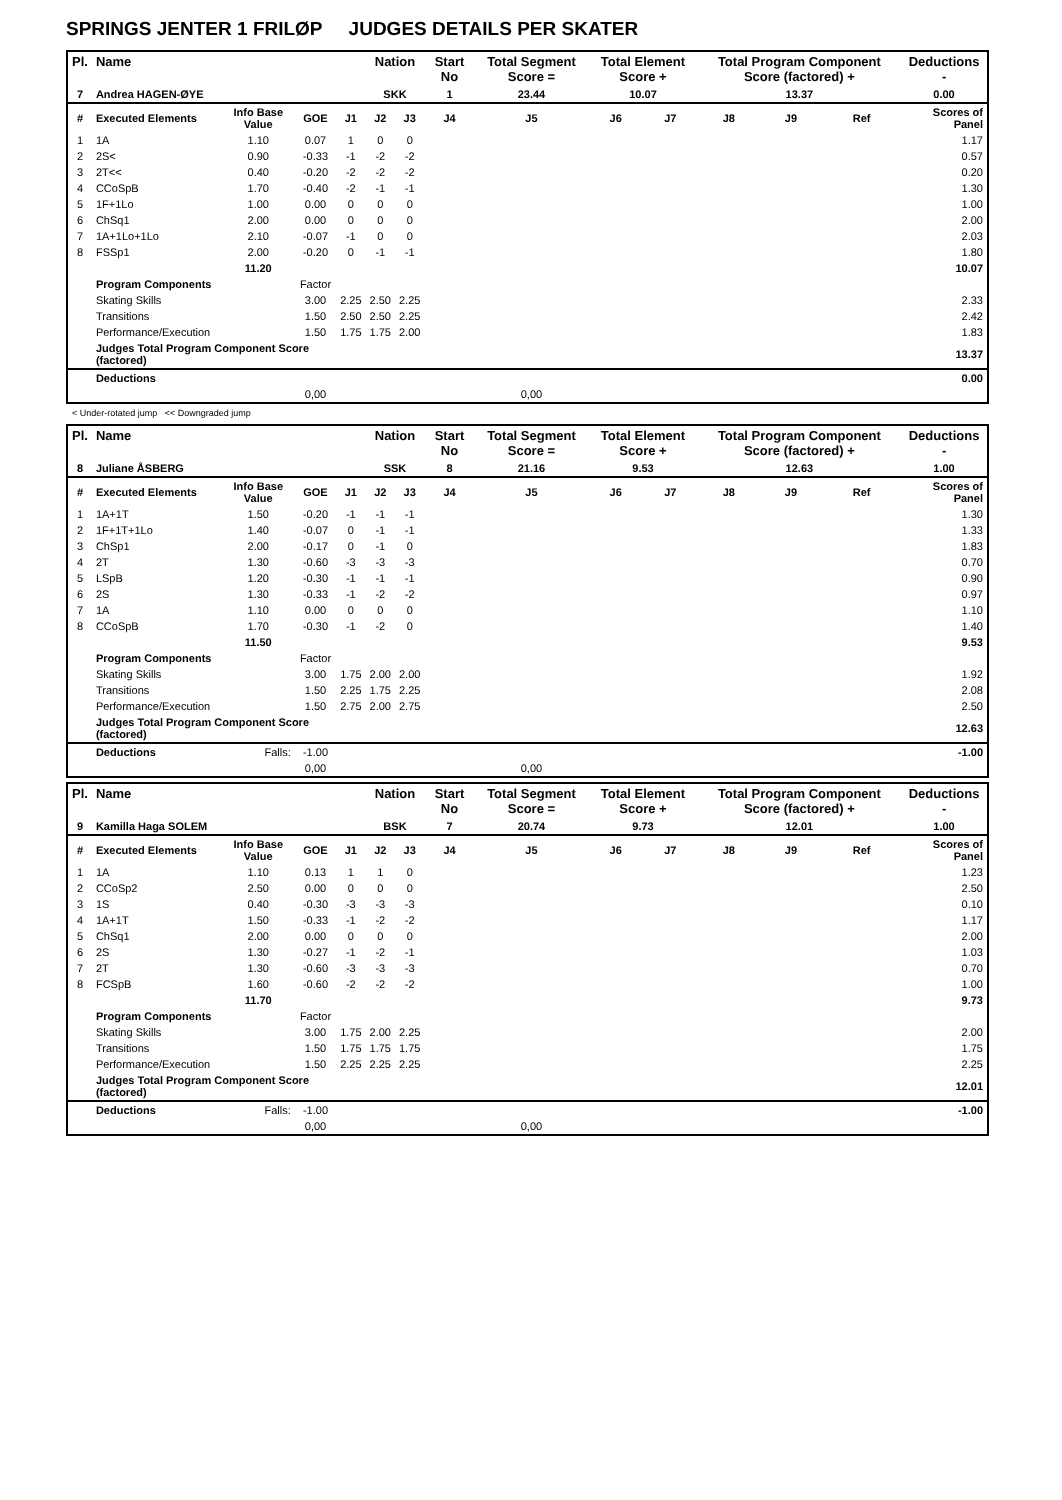SPRINGS JENTER 1 FRILØP JUDGES DETAILS PER SKATER
| Pl. | Name | | | | Nation | | Start No | Total Segment Score = | Total Element Score + | | Total Program Component Score (factored) + | | | Deductions - |
| --- | --- | --- | --- | --- | --- | --- | --- | --- | --- | --- | --- | --- | --- | --- |
| 7 | Andrea HAGEN-ØYE | | | | SKK | | 1 | 23.44 | 10.07 | | 13.37 | | | 0.00 |
| # | Executed Elements | Info Base Value | GOE | J1 | J2 | J3 | J4 | J5 | J6 | J7 | J8 | J9 | Ref | Scores of Panel |
| 1 | 1A | 1.10 | 0.07 | 1 | 0 | 0 | | | | | | | | 1.17 |
| 2 | 2S< | 0.90 | -0.33 | -1 | -2 | -2 | | | | | | | | 0.57 |
| 3 | 2T<< | 0.40 | -0.20 | -2 | -2 | -2 | | | | | | | | 0.20 |
| 4 | CCoSpB | 1.70 | -0.40 | -2 | -1 | -1 | | | | | | | | 1.30 |
| 5 | 1F+1Lo | 1.00 | 0.00 | 0 | 0 | 0 | | | | | | | | 1.00 |
| 6 | ChSq1 | 2.00 | 0.00 | 0 | 0 | 0 | | | | | | | | 2.00 |
| 7 | 1A+1Lo+1Lo | 2.10 | -0.07 | -1 | 0 | 0 | | | | | | | | 2.03 |
| 8 | FSSp1 | 2.00 | -0.20 | 0 | -1 | -1 | | | | | | | | 1.80 |
| | | 11.20 | | | | | | | | | | | | 10.07 |
| | Program Components | | Factor | | | | | | | | | | | |
| | Skating Skills | | 3.00 | 2.25 | 2.50 | 2.25 | | | | | | | | 2.33 |
| | Transitions | | 1.50 | 2.50 | 2.50 | 2.25 | | | | | | | | 2.42 |
| | Performance/Execution | | 1.50 | 1.75 | 1.75 | 2.00 | | | | | | | | 1.83 |
| | Judges Total Program Component Score (factored) | | | | | | | | | | | | | 13.37 |
| | Deductions | | | | | | | | | | | | | 0.00 |
| | | | 0,00 | | | | | 0,00 | | | | | | |
< Under-rotated jump << Downgraded jump
| Pl. | Name | | | | Nation | | Start No | Total Segment Score = | Total Element Score + | | Total Program Component Score (factored) + | | | Deductions - |
| --- | --- | --- | --- | --- | --- | --- | --- | --- | --- | --- | --- | --- | --- | --- |
| 8 | Juliane ÅSBERG | | | | SSK | | 8 | 21.16 | 9.53 | | 12.63 | | | 1.00 |
| # | Executed Elements | Info Base Value | GOE | J1 | J2 | J3 | J4 | J5 | J6 | J7 | J8 | J9 | Ref | Scores of Panel |
| 1 | 1A+1T | 1.50 | -0.20 | -1 | -1 | -1 | | | | | | | | 1.30 |
| 2 | 1F+1T+1Lo | 1.40 | -0.07 | 0 | -1 | -1 | | | | | | | | 1.33 |
| 3 | ChSp1 | 2.00 | -0.17 | 0 | -1 | 0 | | | | | | | | 1.83 |
| 4 | 2T | 1.30 | -0.60 | -3 | -3 | -3 | | | | | | | | 0.70 |
| 5 | LSpB | 1.20 | -0.30 | -1 | -1 | -1 | | | | | | | | 0.90 |
| 6 | 2S | 1.30 | -0.33 | -1 | -2 | -2 | | | | | | | | 0.97 |
| 7 | 1A | 1.10 | 0.00 | 0 | 0 | 0 | | | | | | | | 1.10 |
| 8 | CCoSpB | 1.70 | -0.30 | -1 | -2 | 0 | | | | | | | | 1.40 |
| | | 11.50 | | | | | | | | | | | | 9.53 |
| | Program Components | | Factor | | | | | | | | | | | |
| | Skating Skills | | 3.00 | 1.75 | 2.00 | 2.00 | | | | | | | | 1.92 |
| | Transitions | | 1.50 | 2.25 | 1.75 | 2.25 | | | | | | | | 2.08 |
| | Performance/Execution | | 1.50 | 2.75 | 2.00 | 2.75 | | | | | | | | 2.50 |
| | Judges Total Program Component Score (factored) | | | | | | | | | | | | | 12.63 |
| | Deductions | Falls: | -1.00 | | | | | | | | | | | -1.00 |
| | | | 0,00 | | | | | 0,00 | | | | | | |
| Pl. | Name | | | | Nation | | Start No | Total Segment Score = | Total Element Score + | | Total Program Component Score (factored) + | | | Deductions - |
| --- | --- | --- | --- | --- | --- | --- | --- | --- | --- | --- | --- | --- | --- | --- |
| 9 | Kamilla Haga SOLEM | | | | BSK | | 7 | 20.74 | 9.73 | | 12.01 | | | 1.00 |
| # | Executed Elements | Info Base Value | GOE | J1 | J2 | J3 | J4 | J5 | J6 | J7 | J8 | J9 | Ref | Scores of Panel |
| 1 | 1A | 1.10 | 0.13 | 1 | 1 | 0 | | | | | | | | 1.23 |
| 2 | CCoSp2 | 2.50 | 0.00 | 0 | 0 | 0 | | | | | | | | 2.50 |
| 3 | 1S | 0.40 | -0.30 | -3 | -3 | -3 | | | | | | | | 0.10 |
| 4 | 1A+1T | 1.50 | -0.33 | -1 | -2 | -2 | | | | | | | | 1.17 |
| 5 | ChSq1 | 2.00 | 0.00 | 0 | 0 | 0 | | | | | | | | 2.00 |
| 6 | 2S | 1.30 | -0.27 | -1 | -2 | -1 | | | | | | | | 1.03 |
| 7 | 2T | 1.30 | -0.60 | -3 | -3 | -3 | | | | | | | | 0.70 |
| 8 | FCSpB | 1.60 | -0.60 | -2 | -2 | -2 | | | | | | | | 1.00 |
| | | 11.70 | | | | | | | | | | | | 9.73 |
| | Program Components | | Factor | | | | | | | | | | | |
| | Skating Skills | | 3.00 | 1.75 | 2.00 | 2.25 | | | | | | | | 2.00 |
| | Transitions | | 1.50 | 1.75 | 1.75 | 1.75 | | | | | | | | 1.75 |
| | Performance/Execution | | 1.50 | 2.25 | 2.25 | 2.25 | | | | | | | | 2.25 |
| | Judges Total Program Component Score (factored) | | | | | | | | | | | | | 12.01 |
| | Deductions | Falls: | -1.00 | | | | | | | | | | | -1.00 |
| | | | 0,00 | | | | | 0,00 | | | | | | |